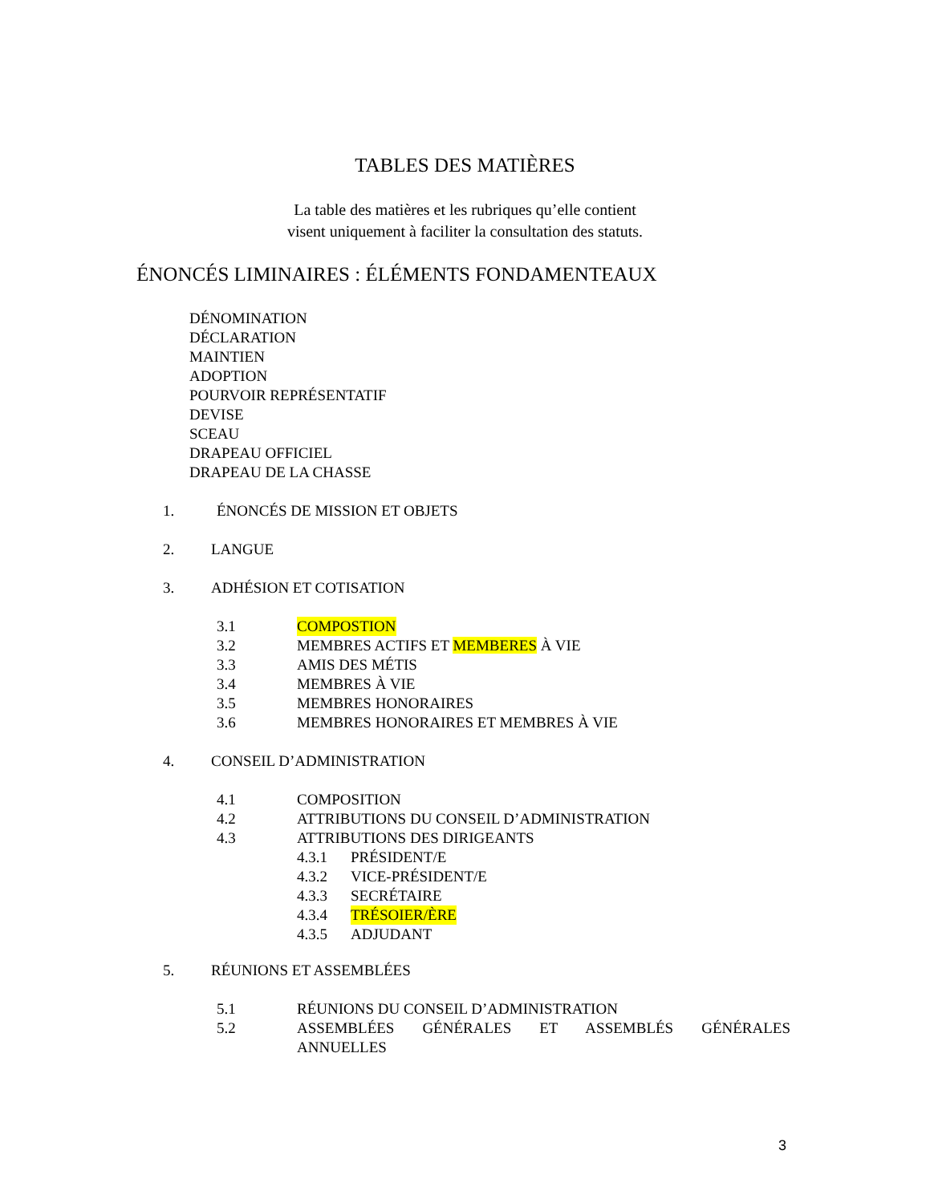TABLES DES MATIÈRES
La table des matières et les rubriques qu’elle contient
visent uniquement à faciliter la consultation des statuts.
ÉNONCÉS LIMINAIRES : ÉLÉMENTS FONDAMENTEAUX
DÉNOMINATION
DÉCLARATION
MAINTIEN
ADOPTION
POURVOIR REPRÉSENTATIF
DEVISE
SCEAU
DRAPEAU OFFICIEL
DRAPEAU DE LA CHASSE
1. ÉNONCÉS DE MISSION ET OBJETS
2. LANGUE
3. ADHÉSION ET COTISATION
3.1 COMPOSTION
3.2 MEMBRES ACTIFS ET MEMBERES À VIE
3.3 AMIS DES MÉTIS
3.4 MEMBRES À VIE
3.5 MEMBRES HONORAIRES
3.6 MEMBRES HONORAIRES ET MEMBRES À VIE
4. CONSEIL D’ADMINISTRATION
4.1 COMPOSITION
4.2 ATTRIBUTIONS DU CONSEIL D’ADMINISTRATION
4.3 ATTRIBUTIONS DES DIRIGEANTS
4.3.1 PRÉSIDENT/E
4.3.2 VICE-PRÉSIDENT/E
4.3.3 SECRÉTAIRE
4.3.4 TRÉSOIER/ÈRE
4.3.5 ADJUDANT
5. RÉUNIONS ET ASSEMBLÉES
5.1 RÉUNIONS DU CONSEIL D’ADMINISTRATION
5.2 ASSEMBLÉES GÉNÉRALES ET ASSEMBLÉS GÉNÉRALES ANNUELLES
3